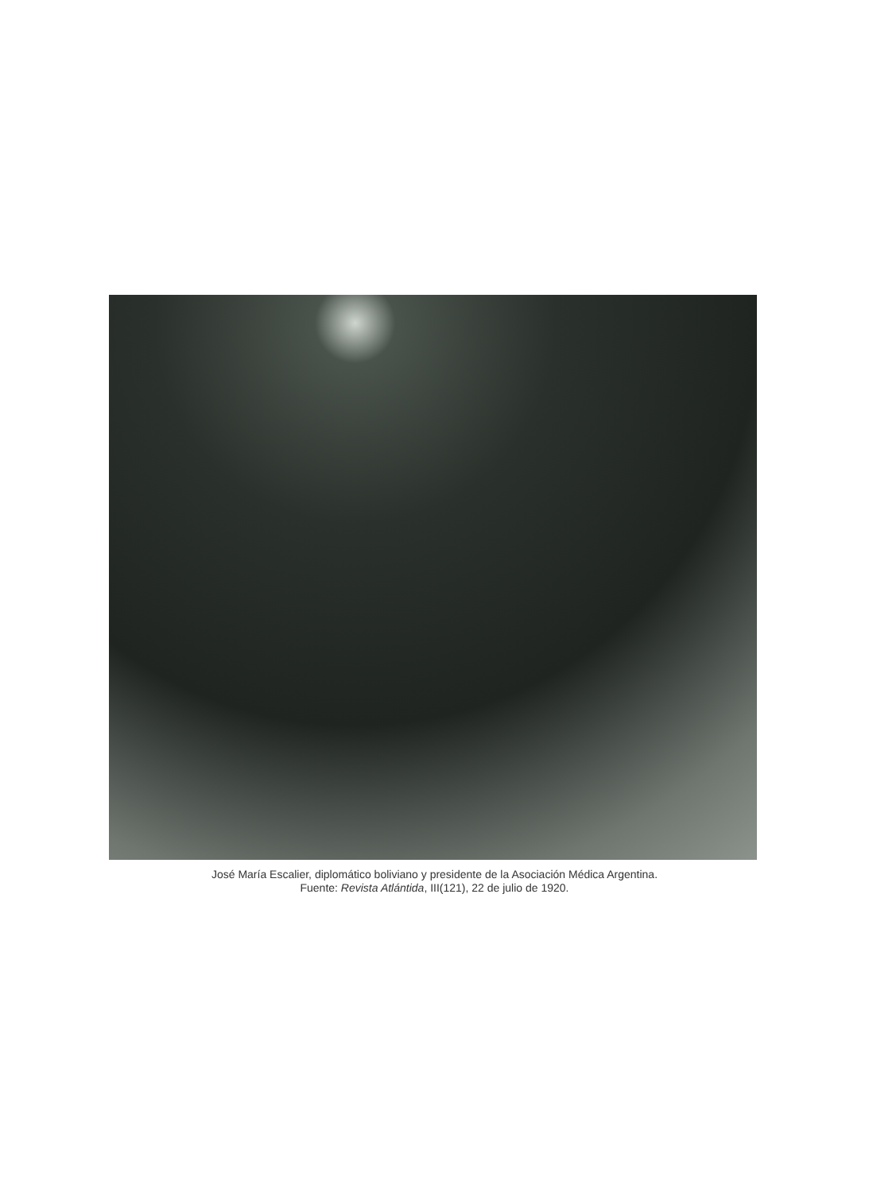José María Escalier, diplomático boliviano y presidente de la Asociación Médica Argentina.
Fuente: Revista Atlántida, III(121), 22 de julio de 1920.